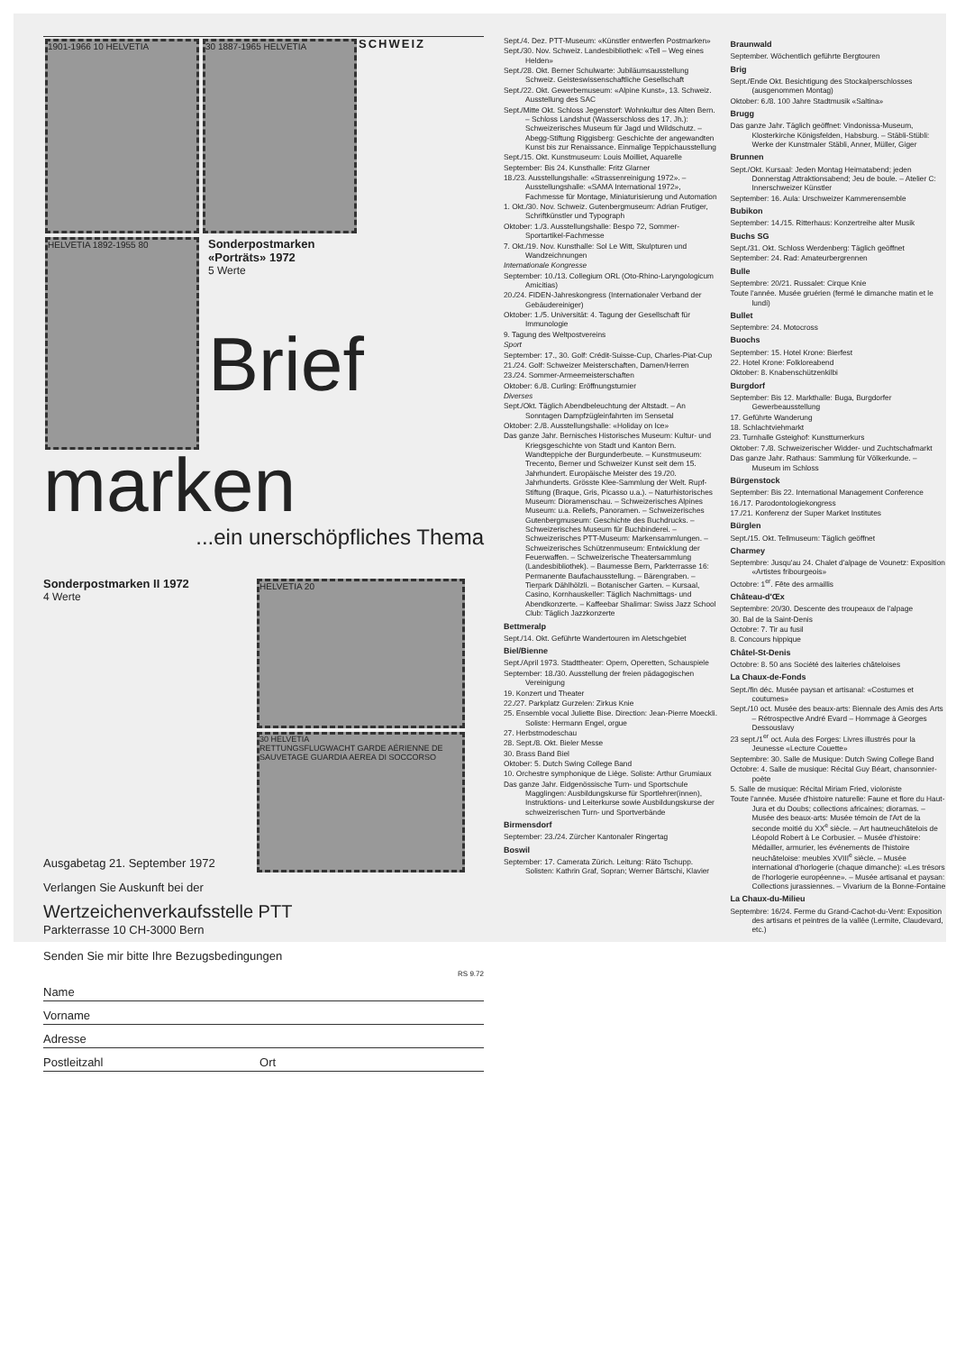1901-1966 10 HELVETIA 30 1887-1965 HELVETIA
SCHWEIZ
HELVETIA 1892-1955 80
Sonderpostmarken
«Porträts» 1972
5 Werte
Brief
marken
...ein unerschöpfliches Thema
Sonderpostmarken II 1972
4 Werte
HELVETIA 20
30 HELVETIA
RETTUNGSFLUGWACHT GARDE AÉRIENNE DE SAUVETAGE GUARDIA AEREA DI SOCCORSO
Ausgabetag 21. September 1972
Verlangen Sie Auskunft bei der
Wertzeichenverkaufsstelle PTT
Parkterrasse 10 CH-3000 Bern
Senden Sie mir bitte Ihre Bezugsbedingungen
RS 9.72
Name
Vorname
Adresse
Postleitzahl Ort
Sept./4. Dez. PTT-Museum: «Künstler entwerfen Postmarken»
Sept./30. Nov. Schweiz. Landesbibliothek: «Tell – Weg eines Helden»
Sept./28. Okt. Berner Schulwarte: Jubiläumsausstellung Schweiz. Geisteswissenschaftliche Gesellschaft
Sept./22. Okt. Gewerbemuseum: «Alpine Kunst», 13. Schweiz. Ausstellung des SAC
Sept./Mitte Okt. Schloss Jegenstorf: Wohnkultur des Alten Bern. – Schloss Landshut (Wasserschloss des 17. Jh.): Schweizerisches Museum für Jagd und Wildschutz. – Abegg-Stiftung Riggisberg: Geschichte der angewandten Kunst bis zur Renaissance. Einmalige Teppichausstellung
Sept./15. Okt. Kunstmuseum: Louis Moilliet, Aquarelle
September: Bis 24. Kunsthalle: Fritz Glarner
18./23. Ausstellungshalle: «Strassenreinigung 1972». – Ausstellungshalle: «SAMA International 1972», Fachmesse für Montage, Miniaturisierung und Automation
1. Okt./30. Nov. Schweiz. Gutenbergmuseum: Adrian Frutiger, Schriftkünstler und Typograph
Oktober: 1./3. Ausstellungshalle: Bespo 72, Sommer-Sportartikel-Fachmesse
7. Okt./19. Nov. Kunsthalle: Sol Le Witt, Skulpturen und Wandzeichnungen
Internationale Kongresse
September: 10./13. Collegium ORL (Oto-Rhino-Laryngologicum Amicitias)
20./24. FIDEN-Jahreskongress (Internationaler Verband der Gebäudereiniger)
Oktober: 1./5. Universität: 4. Tagung der Gesellschaft für Immunologie
9. Tagung des Weltpostvereins
Sport
September: 17., 30. Golf: Crédit-Suisse-Cup, Charles-Piat-Cup
21./24. Golf: Schweizer Meisterschaften, Damen/Herren
23./24. Sommer-Armeemeisterschaften
Oktober: 6./8. Curling: Eröffnungsturnier
Diverses
Sept./Okt. Täglich Abendbeleuchtung der Altstadt. – An Sonntagen Dampfzügleinfahrten im Sensetal
Oktober: 2./8. Ausstellungshalle: «Holiday on Ice»
Das ganze Jahr. Bernisches Historisches Museum: Kultur- und Kriegsgeschichte von Stadt und Kanton Bern. Wandteppiche der Burgunderbeute. – Kunstmuseum: Trecento, Berner und Schweizer Kunst seit dem 15. Jahrhundert. Europäische Meister des 19./20. Jahrhunderts. Grösste Klee-Sammlung der Welt. Rupf-Stiftung (Braque, Gris, Picasso u.a.). – Naturhistorisches Museum: Dioramenschau. – Schweizerisches Alpines Museum: u.a. Reliefs, Panoramen. – Schweizerisches Gutenbergmuseum: Geschichte des Buchdrucks. – Schweizerisches Museum für Buchbinderei. – Schweizerisches PTT-Museum: Markensammlungen. – Schweizerisches Schützenmuseum: Entwicklung der Feuerwaffen. – Schweizerische Theatersammlung (Landesbibliothek). – Baumesse Bern, Parkterrasse 16: Permanente Baufachausstellung. – Bärengraben. – Tierpark Dählhölzli. – Botanischer Garten. – Kursaal, Casino, Kornhauskeller: Täglich Nachmittags- und Abendkonzerte. – Kaffeebar Shalimar: Swiss Jazz School Club: Täglich Jazzkonzerte
Bettmeralp
Sept./14. Okt. Geführte Wandertouren im Aletschgebiet
Biel/Bienne
Sept./April 1973. Stadttheater: Opern, Operetten, Schauspiele
September: 18./30. Ausstellung der freien pädagogischen Vereinigung
19. Konzert und Theater
22./27. Parkplatz Gurzelen: Zirkus Knie
25. Ensemble vocal Juliette Bise. Direction: Jean-Pierre Moeckli. Soliste: Hermann Engel, orgue
27. Herbstmodeschau
28. Sept./8. Okt. Bieler Messe
30. Brass Band Biel
Oktober: 5. Dutch Swing College Band
10. Orchestre symphonique de Liège. Soliste: Arthur Grumiaux
Das ganze Jahr. Eidgenössische Turn- und Sportschule Magglingen: Ausbildungskurse für Sportlehrer(innen), Instruktions- und Leiterkurse sowie Ausbildungskurse der schweizerischen Turn- und Sportverbände
Birmensdorf
September: 23./24. Zürcher Kantonaler Ringertag
Boswil
September: 17. Camerata Zürich. Leitung: Räto Tschupp. Solisten: Kathrin Graf, Sopran; Werner Bärtschi, Klavier
Braunwald
September. Wöchentlich geführte Bergtouren
Brig
Sept./Ende Okt. Besichtigung des Stockalperschlosses (ausgenommen Montag)
Oktober: 6./8. 100 Jahre Stadtmusik «Saltina»
Brugg
Das ganze Jahr. Täglich geöffnet: Vindonissa-Museum, Klosterkirche Königsfelden, Habsburg. – Stäbli-Stübli: Werke der Kunstmaler Stäbli, Anner, Müller, Giger
Brunnen
Sept./Okt. Kursaal: Jeden Montag Heimatabend; jeden Donnerstag Attraktionsabend; Jeu de boule. – Atelier C: Innerschweizer Künstler
September: 16. Aula: Urschweizer Kammerensemble
Bubikon
September: 14./15. Ritterhaus: Konzertreihe alter Musik
Buchs SG
Sept./31. Okt. Schloss Werdenberg: Täglich geöffnet
September: 24. Rad: Amateurbergrennen
Bulle
Septembre: 20/21. Russalet: Cirque Knie
Toute l'année. Musée gruérien (fermé le dimanche matin et le lundi)
Bullet
Septembre: 24. Motocross
Buochs
September: 15. Hotel Krone: Bierfest
22. Hotel Krone: Folkloreabend
Oktober: 8. Knabenschützenkilbi
Burgdorf
September: Bis 12. Markthalle: Buga, Burgdorfer Gewerbeausstellung
17. Geführte Wanderung
18. Schlachtviehmarkt
23. Turnhalle Gsteighof: Kunstturnerkurs
Oktober: 7./8. Schweizerischer Widder- und Zuchtschafmarkt
Das ganze Jahr. Rathaus: Sammlung für Völkerkunde. – Museum im Schloss
Bürgenstock
September: Bis 22. International Management Conference
16./17. Parodontologiekongress
17./21. Konferenz der Super Market Institutes
Bürglen
Sept./15. Okt. Tellmuseum: Täglich geöffnet
Charmey
Septembre: Jusqu'au 24. Chalet d'alpage de Vounetz: Exposition «Artistes fribourgeois»
Octobre: 1<sup>er</sup>. Fête des armaillis
Château-d'Œx
Septembre: 20/30. Descente des troupeaux de l'alpage
30. Bal de la Saint-Denis
Octobre: 7. Tir au fusil
8. Concours hippique
Châtel-St-Denis
Octobre: 8. 50 ans Société des laiteries châteloises
La Chaux-de-Fonds
Sept./fin déc. Musée paysan et artisanal: «Costumes et coutumes»
Sept./10 oct. Musée des beaux-arts: Biennale des Amis des Arts – Rétrospective André Evard – Hommage à Georges Dessouslavy
23 sept./1<sup>er</sup> oct. Aula des Forges: Livres illustrés pour la Jeunesse «Lecture Couette»
Septembre: 30. Salle de Musique: Dutch Swing College Band
Octobre: 4. Salle de musique: Récital Guy Béart, chansonnier-poète
5. Salle de musique: Récital Miriam Fried, violoniste
Toute l'année. Musée d'histoire naturelle: Faune et flore du Haut-Jura et du Doubs; collections africaines; dioramas. – Musée des beaux-arts: Musée témoin de l'Art de la seconde moitié du XX<sup>e</sup> siècle. – Art hautneuchâtelois de Léopold Robert à Le Corbusier. – Musée d'histoire: Médailler, armurier, les événements de l'histoire neuchâteloise: meubles XVIII<sup>e</sup> siècle. – Musée international d'horlogerie (chaque dimanche): «Les trésors de l'horlogerie européenne». – Musée artisanal et paysan: Collections jurassiennes. – Vivarium de la Bonne-Fontaine
La Chaux-du-Milieu
Septembre: 16/24. Ferme du Grand-Cachot-du-Vent: Exposition des artisans et peintres de la vallée (Lermite, Claudevard, etc.)